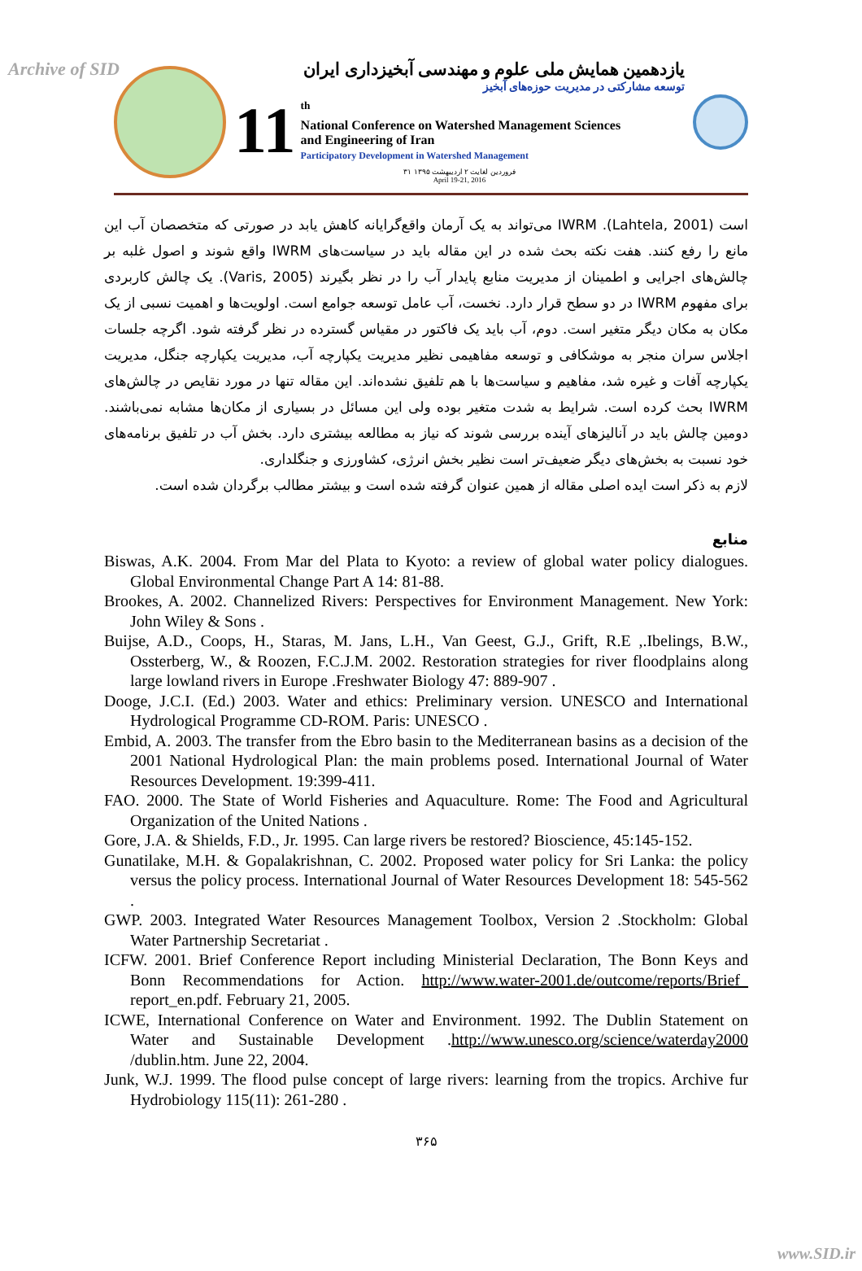Archive of SID
یازدهمین همایش ملی علوم و مهندسی آبخیزداری ایران
توسعه مشارکتی در مدیریت حوزه‌های آبخیز
11
<sup>th</sup>
National Conference on Watershed Management Sciences
and Engineering of Iran
Participatory Development in Watershed Management
۳۱ فروردین لغایت ۲ اردیبهشت ۱۳۹۵
April 19-21, 2016
است (Lahtela, 2001). IWRM می‌تواند به یک آرمان واقع‌گرایانه کاهش یابد در صورتی که متخصصان آب این مانع را رفع کنند. هفت نکته بحث شده در این مقاله باید در سیاست‌های IWRM واقع شوند و اصول غلبه بر چالش‌های اجرایی و اطمینان از مدیریت منابع پایدار آب را در نظر بگیرند (Varis, 2005). یک چالش کاربردی برای مفهوم IWRM در دو سطح قرار دارد. نخست، آب عامل توسعه جوامع است. اولویت‌ها و اهمیت نسبی از یک مکان به مکان دیگر متغیر است. دوم، آب باید یک فاکتور در مقیاس گسترده در نظر گرفته شود. اگرچه جلسات اجلاس سران منجر به موشکافی و توسعه مفاهیمی نظیر مدیریت یکپارچه آب، مدیریت یکپارچه جنگل، مدیریت یکپارچه آفات و غیره شد، مفاهیم و سیاست‌ها با هم تلفیق نشده‌اند. این مقاله تنها در مورد نقایص در چالش‌های IWRM بحث کرده است. شرایط به شدت متغیر بوده ولی این مسائل در بسیاری از مکان‌ها مشابه نمی‌باشند. دومین چالش باید در آنالیزهای آینده بررسی شوند که نیاز به مطالعه بیشتری دارد. بخش آب در تلفیق برنامه‌های خود نسبت به بخش‌های دیگر ضعیف‌تر است نظیر بخش انرژی، کشاورزی و جنگلداری.
لازم به ذکر است ایده اصلی مقاله از همین عنوان گرفته شده است و بیشتر مطالب برگردان شده است.
منابع
Biswas, A.K. 2004. From Mar del Plata to Kyoto: a review of global water policy dialogues. Global Environmental Change Part A 14: 81-88.
Brookes, A. 2002. Channelized Rivers: Perspectives for Environment Management. New York: John Wiley & Sons .
Buijse, A.D., Coops, H., Staras, M. Jans, L.H., Van Geest, G.J., Grift, R.E ,.Ibelings, B.W., Ossterberg, W., & Roozen, F.C.J.M. 2002. Restoration strategies for river floodplains along large lowland rivers in Europe .Freshwater Biology 47: 889-907 .
Dooge, J.C.I. (Ed.) 2003. Water and ethics: Preliminary version. UNESCO and International Hydrological Programme CD-ROM. Paris: UNESCO .
Embid, A. 2003. The transfer from the Ebro basin to the Mediterranean basins as a decision of the 2001 National Hydrological Plan: the main problems posed. International Journal of Water Resources Development. 19:399-411.
FAO. 2000. The State of World Fisheries and Aquaculture. Rome: The Food and Agricultural Organization of the United Nations .
Gore, J.A. & Shields, F.D., Jr. 1995. Can large rivers be restored? Bioscience, 45:145-152.
Gunatilake, M.H. & Gopalakrishnan, C. 2002. Proposed water policy for Sri Lanka: the policy versus the policy process. International Journal of Water Resources Development 18: 545-562 .
GWP. 2003. Integrated Water Resources Management Toolbox, Version 2 .Stockholm: Global Water Partnership Secretariat .
ICFW. 2001. Brief Conference Report including Ministerial Declaration, The Bonn Keys and Bonn Recommendations for Action. http://www.water-2001.de/outcome/reports/Brief_ report_en.pdf. February 21, 2005.
ICWE, International Conference on Water and Environment. 1992. The Dublin Statement on Water and Sustainable Development .http://www.unesco.org/science/waterday2000 /dublin.htm. June 22, 2004.
Junk, W.J. 1999. The flood pulse concept of large rivers: learning from the tropics. Archive fur Hydrobiology 115(11): 261-280 .
۳۶۵
www.SID.ir